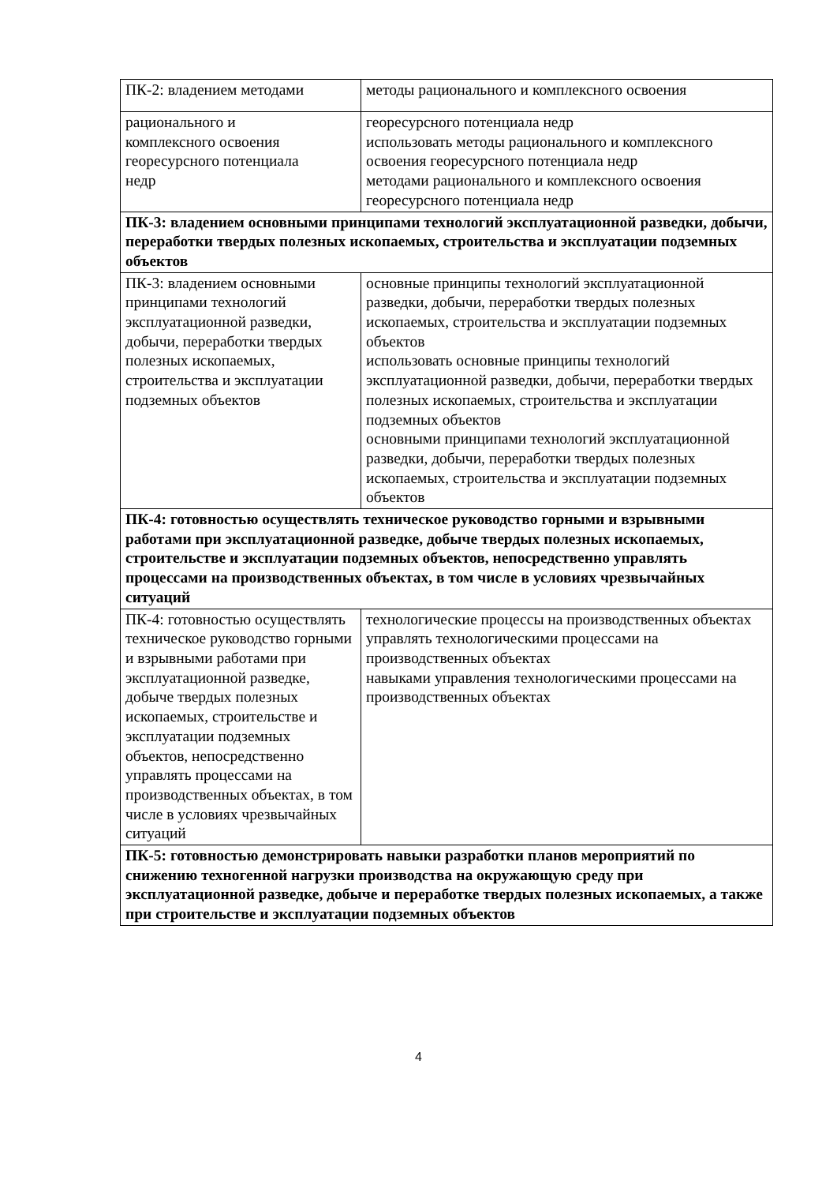| ПК-2: владением методами | методы рационального и комплексного освоения |
| рационального и комплексного освоения георесурсного потенциала недр | георесурсного потенциала недр использовать методы рационального и комплексного освоения георесурсного потенциала недр методами рационального и комплексного освоения георесурсного потенциала недр |
| ПК-3: владением основными принципами технологий эксплуатационной разведки, добычи, переработки твердых полезных ископаемых, строительства и эксплуатации подземных объектов | |
| ПК-3: владением основными принципами технологий эксплуатационной разведки, добычи, переработки твердых полезных ископаемых, строительства и эксплуатации подземных объектов | основные принципы технологий эксплуатационной разведки, добычи, переработки твердых полезных ископаемых, строительства и эксплуатации подземных объектов использовать основные принципы технологий эксплуатационной разведки, добычи, переработки твердых полезных ископаемых, строительства и эксплуатации подземных объектов основными принципами технологий эксплуатационной разведки, добычи, переработки твердых полезных ископаемых, строительства и эксплуатации подземных объектов |
| ПК-4: готовностью осуществлять техническое руководство горными и взрывными работами при эксплуатационной разведке, добыче твердых полезных ископаемых, строительстве и эксплуатации подземных объектов, непосредственно управлять процессами на производственных объектах, в том числе в условиях чрезвычайных ситуаций | |
| ПК-4: готовностью осуществлять техническое руководство горными и взрывными работами при эксплуатационной разведке, добыче твердых полезных ископаемых, строительстве и эксплуатации подземных объектов, непосредственно управлять процессами на производственных объектах, в том числе в условиях чрезвычайных ситуаций | технологические процессы на производственных объектах управлять технологическими процессами на производственных объектах навыками управления технологическими процессами на производственных объектах |
| ПК-5: готовностью демонстрировать навыки разработки планов мероприятий по снижению техногенной нагрузки производства на окружающую среду при эксплуатационной разведке, добыче и переработке твердых полезных ископаемых, а также при строительстве и эксплуатации подземных объектов | |
4